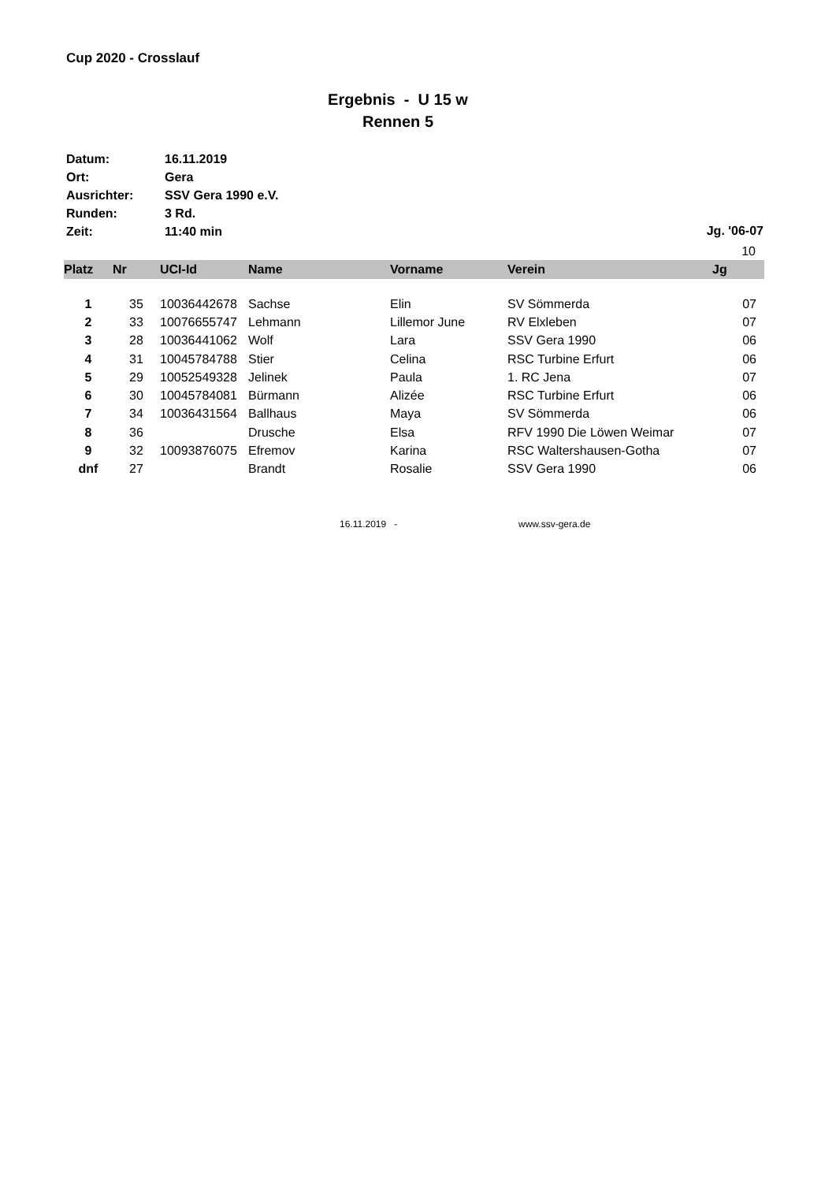Cup 2020 - Crosslauf
Ergebnis - U 15 w
Rennen 5
| Datum: | 16.11.2019 |
| Ort: | Gera |
| Ausrichter: | SSV Gera 1990 e.V. |
| Runden: | 3 Rd. |
| Zeit: | 11:40 min |
Jg. '06-07
10
| Platz | Nr | UCI-Id | Name | Vorname | Verein | Jg |
| --- | --- | --- | --- | --- | --- | --- |
| 1 | 35 | 10036442678 | Sachse | Elin | SV Sömmerda | 07 |
| 2 | 33 | 10076655747 | Lehmann | Lillemor June | RV Elxleben | 07 |
| 3 | 28 | 10036441062 | Wolf | Lara | SSV Gera 1990 | 06 |
| 4 | 31 | 10045784788 | Stier | Celina | RSC Turbine Erfurt | 06 |
| 5 | 29 | 10052549328 | Jelinek | Paula | 1. RC Jena | 07 |
| 6 | 30 | 10045784081 | Bürmann | Alizée | RSC Turbine Erfurt | 06 |
| 7 | 34 | 10036431564 | Ballhaus | Maya | SV Sömmerda | 06 |
| 8 | 36 | | Drusche | Elsa | RFV 1990 Die Löwen Weimar | 07 |
| 9 | 32 | 10093876075 | Efremov | Karina | RSC Waltershausen-Gotha | 07 |
| dnf | 27 | | Brandt | Rosalie | SSV Gera 1990 | 06 |
16.11.2019 - www.ssv-gera.de